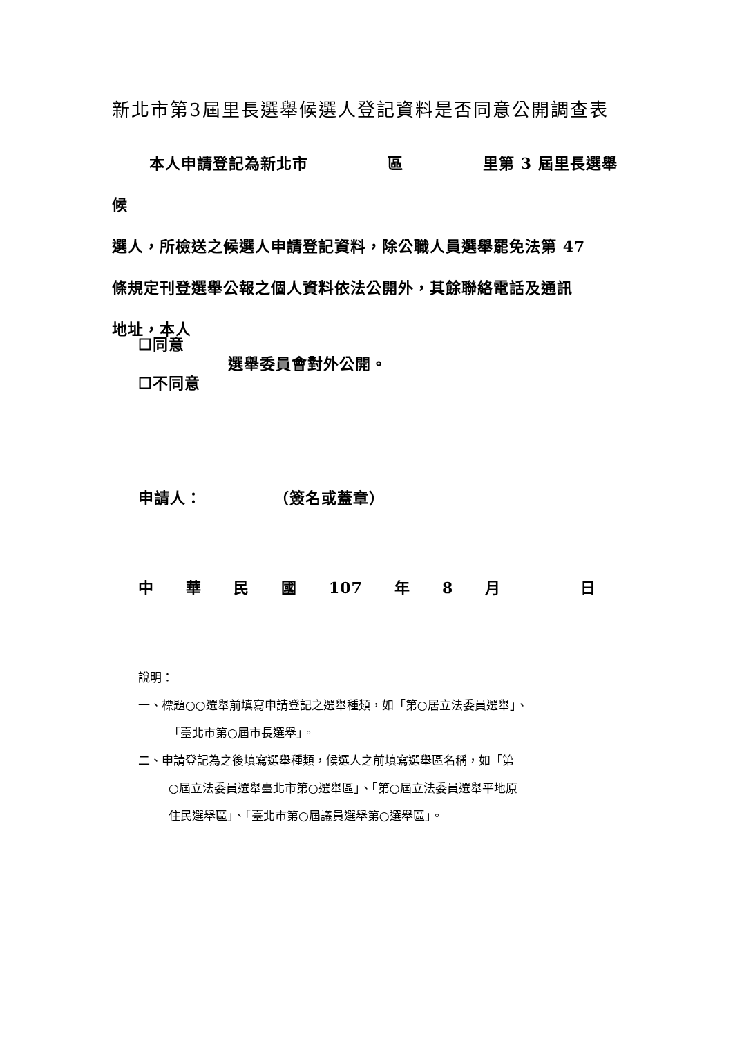新北市第3屆里長選舉候選人登記資料是否同意公開調查表
本人申請登記為新北市　　　　　區　　　　　里第 3 屆里長選舉候
選人，所檢送之候選人申請登記資料，除公職人員選舉罷免法第 47
條規定刊登選舉公報之個人資料依法公開外，其餘聯絡電話及通訊
地址，本人
☐同意
☐不同意
選舉委員會對外公開。
申請人：　　　　　（簽名或蓋章）
中　　華　　民　　國　　107　　年　　8　　月　　　　　日
說明：
一、標題○○選舉前填寫申請登記之選舉種類，如「第○居立法委員選舉」、
「臺北市第○屆市長選舉」。
二、申請登記為之後填寫選舉種類，候選人之前填寫選舉區名稱，如「第
○屆立法委員選舉臺北市第○選舉區」、「第○屆立法委員選舉平地原
住民選舉區」、「臺北市第○屆議員選舉第○選舉區」。